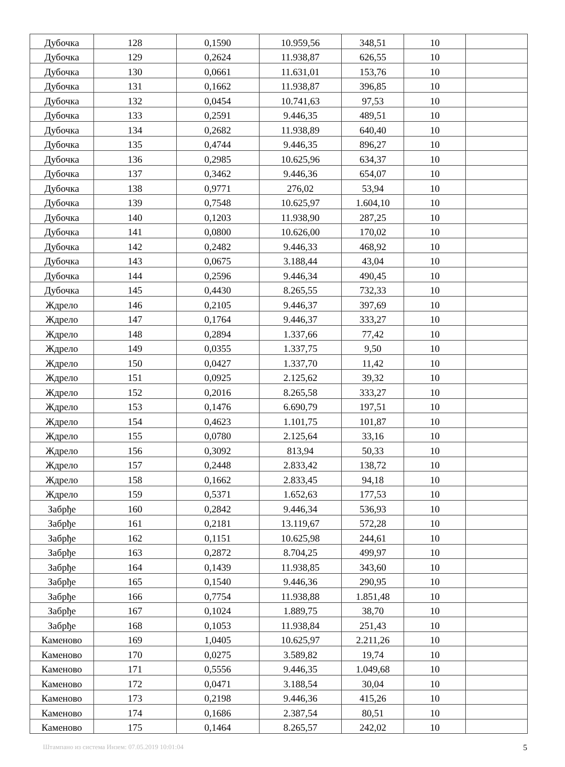| Дубочка | 128 | 0,1590 | 10.959,56 | 348,51 | 10 | |
| Дубочка | 129 | 0,2624 | 11.938,87 | 626,55 | 10 | |
| Дубочка | 130 | 0,0661 | 11.631,01 | 153,76 | 10 | |
| Дубочка | 131 | 0,1662 | 11.938,87 | 396,85 | 10 | |
| Дубочка | 132 | 0,0454 | 10.741,63 | 97,53 | 10 | |
| Дубочка | 133 | 0,2591 | 9.446,35 | 489,51 | 10 | |
| Дубочка | 134 | 0,2682 | 11.938,89 | 640,40 | 10 | |
| Дубочка | 135 | 0,4744 | 9.446,35 | 896,27 | 10 | |
| Дубочка | 136 | 0,2985 | 10.625,96 | 634,37 | 10 | |
| Дубочка | 137 | 0,3462 | 9.446,36 | 654,07 | 10 | |
| Дубочка | 138 | 0,9771 | 276,02 | 53,94 | 10 | |
| Дубочка | 139 | 0,7548 | 10.625,97 | 1.604,10 | 10 | |
| Дубочка | 140 | 0,1203 | 11.938,90 | 287,25 | 10 | |
| Дубочка | 141 | 0,0800 | 10.626,00 | 170,02 | 10 | |
| Дубочка | 142 | 0,2482 | 9.446,33 | 468,92 | 10 | |
| Дубочка | 143 | 0,0675 | 3.188,44 | 43,04 | 10 | |
| Дубочка | 144 | 0,2596 | 9.446,34 | 490,45 | 10 | |
| Дубочка | 145 | 0,4430 | 8.265,55 | 732,33 | 10 | |
| Ждрело | 146 | 0,2105 | 9.446,37 | 397,69 | 10 | |
| Ждрело | 147 | 0,1764 | 9.446,37 | 333,27 | 10 | |
| Ждрело | 148 | 0,2894 | 1.337,66 | 77,42 | 10 | |
| Ждрело | 149 | 0,0355 | 1.337,75 | 9,50 | 10 | |
| Ждрело | 150 | 0,0427 | 1.337,70 | 11,42 | 10 | |
| Ждрело | 151 | 0,0925 | 2.125,62 | 39,32 | 10 | |
| Ждрело | 152 | 0,2016 | 8.265,58 | 333,27 | 10 | |
| Ждрело | 153 | 0,1476 | 6.690,79 | 197,51 | 10 | |
| Ждрело | 154 | 0,4623 | 1.101,75 | 101,87 | 10 | |
| Ждрело | 155 | 0,0780 | 2.125,64 | 33,16 | 10 | |
| Ждрело | 156 | 0,3092 | 813,94 | 50,33 | 10 | |
| Ждрело | 157 | 0,2448 | 2.833,42 | 138,72 | 10 | |
| Ждрело | 158 | 0,1662 | 2.833,45 | 94,18 | 10 | |
| Ждрело | 159 | 0,5371 | 1.652,63 | 177,53 | 10 | |
| Забрђе | 160 | 0,2842 | 9.446,34 | 536,93 | 10 | |
| Забрђе | 161 | 0,2181 | 13.119,67 | 572,28 | 10 | |
| Забрђе | 162 | 0,1151 | 10.625,98 | 244,61 | 10 | |
| Забрђе | 163 | 0,2872 | 8.704,25 | 499,97 | 10 | |
| Забрђе | 164 | 0,1439 | 11.938,85 | 343,60 | 10 | |
| Забрђе | 165 | 0,1540 | 9.446,36 | 290,95 | 10 | |
| Забрђе | 166 | 0,7754 | 11.938,88 | 1.851,48 | 10 | |
| Забрђе | 167 | 0,1024 | 1.889,75 | 38,70 | 10 | |
| Забрђе | 168 | 0,1053 | 11.938,84 | 251,43 | 10 | |
| Каменово | 169 | 1,0405 | 10.625,97 | 2.211,26 | 10 | |
| Каменово | 170 | 0,0275 | 3.589,82 | 19,74 | 10 | |
| Каменово | 171 | 0,5556 | 9.446,35 | 1.049,68 | 10 | |
| Каменово | 172 | 0,0471 | 3.188,54 | 30,04 | 10 | |
| Каменово | 173 | 0,2198 | 9.446,36 | 415,26 | 10 | |
| Каменово | 174 | 0,1686 | 2.387,54 | 80,51 | 10 | |
| Каменово | 175 | 0,1464 | 8.265,57 | 242,02 | 10 | |
Штампано из система Инзем: 07.05.2019 10:01:04 5